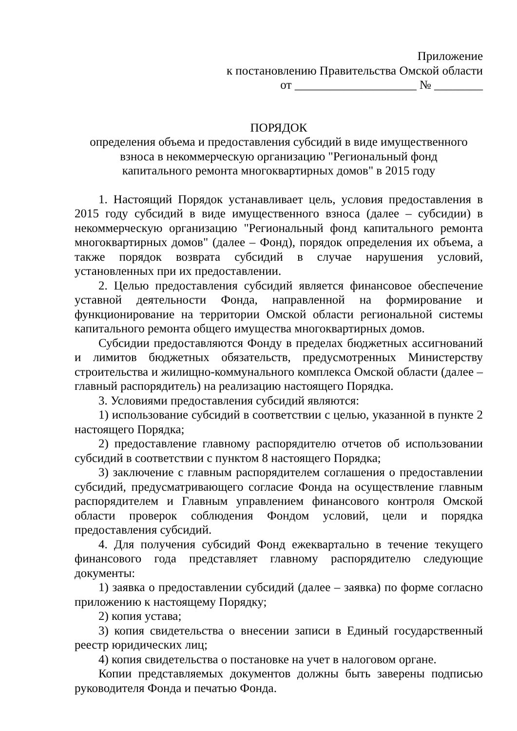Приложение
к постановлению Правительства Омской области
от ____________________ № ________
ПОРЯДОК
определения объема и предоставления субсидий в виде имущественного
взноса в некоммерческую организацию "Региональный фонд
капитального ремонта многоквартирных домов" в 2015 году
1. Настоящий Порядок устанавливает цель, условия предоставления в 2015 году субсидий в виде имущественного взноса (далее – субсидии) в некоммерческую организацию "Региональный фонд капитального ремонта многоквартирных домов" (далее – Фонд), порядок определения их объема, а также порядок возврата субсидий в случае нарушения условий, установленных при их предоставлении.
2. Целью предоставления субсидий является финансовое обеспечение уставной деятельности Фонда, направленной на формирование и функционирование на территории Омской области региональной системы капитального ремонта общего имущества многоквартирных домов.
Субсидии предоставляются Фонду в пределах бюджетных ассигнований и лимитов бюджетных обязательств, предусмотренных Министерству строительства и жилищно-коммунального комплекса Омской области (далее – главный распорядитель) на реализацию настоящего Порядка.
3. Условиями предоставления субсидий являются:
1) использование субсидий в соответствии с целью, указанной в пункте 2 настоящего Порядка;
2) предоставление главному распорядителю отчетов об использовании субсидий в соответствии с пунктом 8 настоящего Порядка;
3) заключение с главным распорядителем соглашения о предоставлении субсидий, предусматривающего согласие Фонда на осуществление главным распорядителем и Главным управлением финансового контроля Омской области проверок соблюдения Фондом условий, цели и порядка предоставления субсидий.
4. Для получения субсидий Фонд ежеквартально в течение текущего финансового года представляет главному распорядителю следующие документы:
1) заявка о предоставлении субсидий (далее – заявка) по форме согласно приложению к настоящему Порядку;
2) копия устава;
3) копия свидетельства о внесении записи в Единый государственный реестр юридических лиц;
4) копия свидетельства о постановке на учет в налоговом органе.
Копии представляемых документов должны быть заверены подписью руководителя Фонда и печатью Фонда.